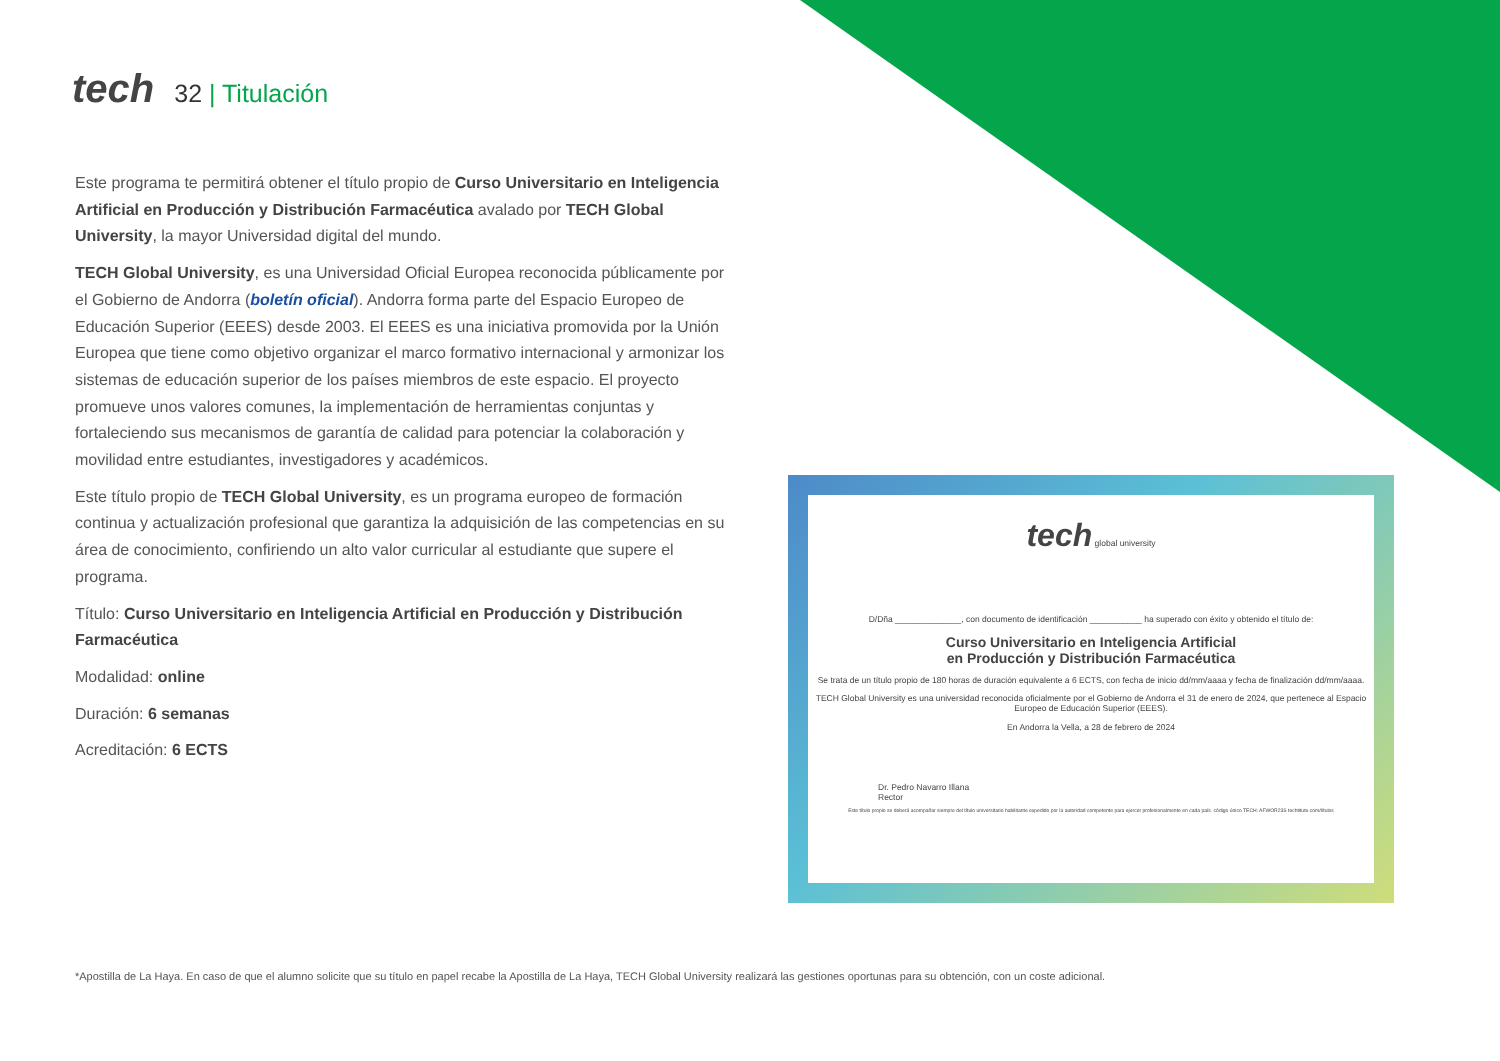tech 32 | Titulación
Este programa te permitirá obtener el título propio de Curso Universitario en Inteligencia Artificial en Producción y Distribución Farmacéutica avalado por TECH Global University, la mayor Universidad digital del mundo.
TECH Global University, es una Universidad Oficial Europea reconocida públicamente por el Gobierno de Andorra (boletín oficial). Andorra forma parte del Espacio Europeo de Educación Superior (EEES) desde 2003. El EEES es una iniciativa promovida por la Unión Europea que tiene como objetivo organizar el marco formativo internacional y armonizar los sistemas de educación superior de los países miembros de este espacio. El proyecto promueve unos valores comunes, la implementación de herramientas conjuntas y fortaleciendo sus mecanismos de garantía de calidad para potenciar la colaboración y movilidad entre estudiantes, investigadores y académicos.
Este título propio de TECH Global University, es un programa europeo de formación continua y actualización profesional que garantiza la adquisición de las competencias en su área de conocimiento, confiriendo un alto valor curricular al estudiante que supere el programa.
Título: Curso Universitario en Inteligencia Artificial en Producción y Distribución Farmacéutica
Modalidad: online
Duración: 6 semanas
Acreditación: 6 ECTS
tech global university
D/Dña ______________, con documento de identificación ___________ ha superado con éxito y obtenido el título de:
Curso Universitario en Inteligencia Artificial
en Producción y Distribución Farmacéutica
Se trata de un título propio de 180 horas de duración equivalente a 6 ECTS, con fecha de inicio dd/mm/aaaa y fecha de finalización dd/mm/aaaa.
TECH Global University es una universidad reconocida oficialmente por el Gobierno de Andorra el 31 de enero de 2024, que pertenece al Espacio Europeo de Educación Superior (EEES).
En Andorra la Vella, a 28 de febrero de 2024
Dr. Pedro Navarro Illana
Rector
Este título propio se deberá acompañar siempre del título universitario habilitante expedido por la autoridad competente para ejercer profesionalmente en cada país. código único TECH: AFWOR23S techtitute.com/títulos
*Apostilla de La Haya. En caso de que el alumno solicite que su título en papel recabe la Apostilla de La Haya, TECH Global University realizará las gestiones oportunas para su obtención, con un coste adicional.